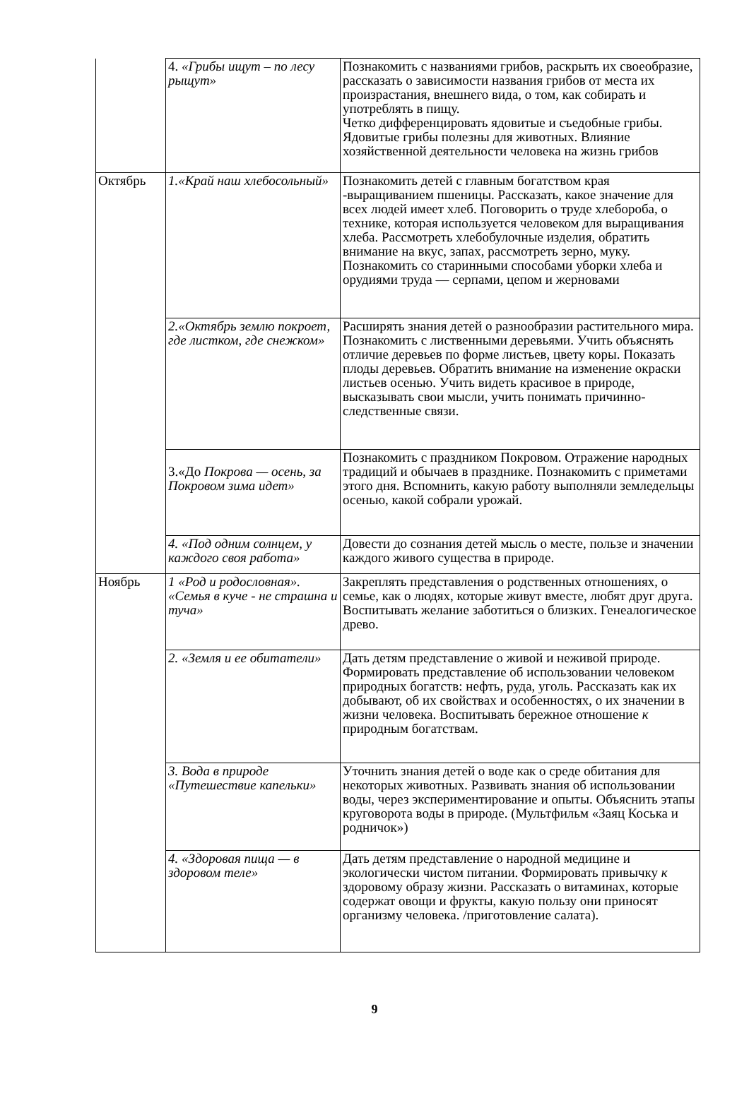| | 4. «Грибы ищут – по лесу рыщут» | Познакомить с названиями грибов, раскрыть их своеобразие, рассказать о зависимости названия грибов от места их произрастания, внешнего вида, о том, как собирать и употреблять в пищу. Четко дифференцировать ядовитые и съедобные грибы. Ядовитые грибы полезны для животных. Влияние хозяйственной деятельности человека на жизнь грибов |
| Октябрь | 1.«Край наш хлебосольный» | Познакомить детей с главным богатством края -выращиванием пшеницы. Рассказать, какое значение для всех людей имеет хлеб. Поговорить о труде хлебороба, о технике, которая используется человеком для выращивания хлеба. Рассмотреть хлебобулочные изделия, обратить внимание на вкус, запах, рассмотреть зерно, муку. Познакомить со старинными способами уборки хлеба и орудиями труда — серпами, цепом и жерновами |
| | 2.«Октябрь землю покроет, где листком, где снежком» | Расширять знания детей о разнообразии растительного мира. Познакомить с лиственными деревьями. Учить объяснять отличие деревьев по форме листьев, цвету коры. Показать плоды деревьев. Обратить внимание на изменение окраски листьев осенью. Учить видеть красивое в природе, высказывать свои мысли, учить понимать причинно-следственные связи. |
| | 3.«До Покрова — осень, за Покровом зима идет» | Познакомить с праздником Покровом. Отражение народных традиций и обычаев в празднике. Познакомить с приметами этого дня. Вспомнить, какую работу выполняли земледельцы осенью, какой собрали урожай. |
| | 4. «Под одним солнцем, у каждого своя работа» | Довести до сознания детей мысль о месте, пользе и значении каждого живого существа в природе. |
| Ноябрь | 1 «Род и родословная». «Семья в куче - не страшна и туча» | Закреплять представления о родственных отношениях, о семье, как о людях, которые живут вместе, любят друг друга. Воспитывать желание заботиться о близких. Генеалогическое древо. |
| | 2. «Земля и ее обитатели» | Дать детям представление о живой и неживой природе. Формировать представление об использовании человеком природных богатств: нефть, руда, уголь. Рассказать как их добывают, об их свойствах и особенностях, о их значении в жизни человека. Воспитывать бережное отношение к природным богатствам. |
| | 3. Вода в природе «Путешествие капельки» | Уточнить знания детей о воде как о среде обитания для некоторых животных. Развивать знания об использовании воды, через экспериментирование и опыты. Объяснить этапы круговорота воды в природе. (Мультфильм «Заяц Коська и родничок») |
| | 4. «Здоровая пища — в здоровом теле» | Дать детям представление о народной медицине и экологически чистом питании. Формировать привычку к здоровому образу жизни. Рассказать о витаминах, которые содержат овощи и фрукты, какую пользу они приносят организму человека. /приготовление салата). |
9